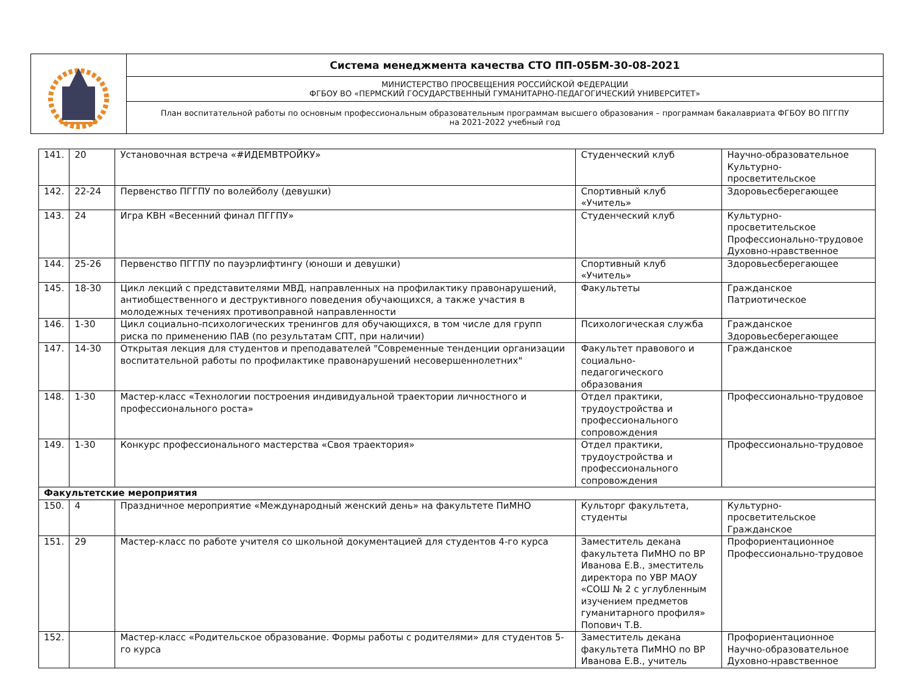| | Система менеджмента качества СТО ПП-05БМ-30-08-2021 |
| | МИНИСТЕРСТВО ПРОСВЕЩЕНИЯ РОССИЙСКОЙ ФЕДЕРАЦИИ ФГБОУ ВО «ПЕРМСКИЙ ГОСУДАРСТВЕННЫЙ ГУМАНИТАРНО-ПЕДАГОГИЧЕСКИЙ УНИВЕРСИТЕТ» |
| | План воспитательной работы по основным профессиональным образовательным программам высшего образования – программам бакалавриата ФГБОУ ВО ПГГПУ на 2021-2022 учебный год |
| 141. | 20 | Установочная встреча «#ИДЕМВТРОЙКУ» | Студенческий клуб | Научно-образовательное Культурно-просветительское |
| 142. | 22-24 | Первенство ПГГПУ по волейболу (девушки) | Спортивный клуб «Учитель» | Здоровьесберегающее |
| 143. | 24 | Игра КВН «Весенний финал ПГГПУ» | Студенческий клуб | Культурно-просветительское Профессионально-трудовое Духовно-нравственное |
| 144. | 25-26 | Первенство ПГГПУ по пауэрлифтингу (юноши и девушки) | Спортивный клуб «Учитель» | Здоровьесберегающее |
| 145. | 18-30 | Цикл лекций с представителями МВД, направленных на профилактику правонарушений, антиобщественного и деструктивного поведения обучающихся, а также участия в молодежных течениях противоправной направленности | Факультеты | Гражданское Патриотическое |
| 146. | 1-30 | Цикл социально-психологических тренингов для обучающихся, в том числе для групп риска по применению ПАВ (по результатам СПТ, при наличии) | Психологическая служба | Гражданское Здоровьесберегающее |
| 147. | 14-30 | Открытая лекция для студентов и преподавателей "Современные тенденции организации воспитательной работы по профилактике правонарушений несовершеннолетних" | Факультет правового и социально-педагогического образования | Гражданское |
| 148. | 1-30 | Мастер-класс «Технологии построения индивидуальной траектории личностного и профессионального роста» | Отдел практики, трудоустройства и профессионального сопровождения | Профессионально-трудовое |
| 149. | 1-30 | Конкурс профессионального мастерства «Своя траектория» | Отдел практики, трудоустройства и профессионального сопровождения | Профессионально-трудовое |
| Факультетские мероприятия | | | | |
| 150. | 4 | Праздничное мероприятие «Международный женский день» на факультете ПиМНО | Культорг факультета, студенты | Культурно-просветительское Гражданское |
| 151. | 29 | Мастер-класс по работе учителя со школьной документацией для студентов 4-го курса | Заместитель декана факультета ПиМНО по ВР Иванова Е.В., зместитель директора по УВР МАОУ «СОШ № 2 с углубленным изучением предметов гуманитарного профиля» Попович Т.В. | Профориентационное Профессионально-трудовое |
| 152. | | Мастер-класс «Родительское образование. Формы работы с родителями» для студентов 5-го курса | Заместитель декана факультета ПиМНО по ВР Иванова Е.В., учитель | Профориентационное Научно-образовательное Духовно-нравственное |